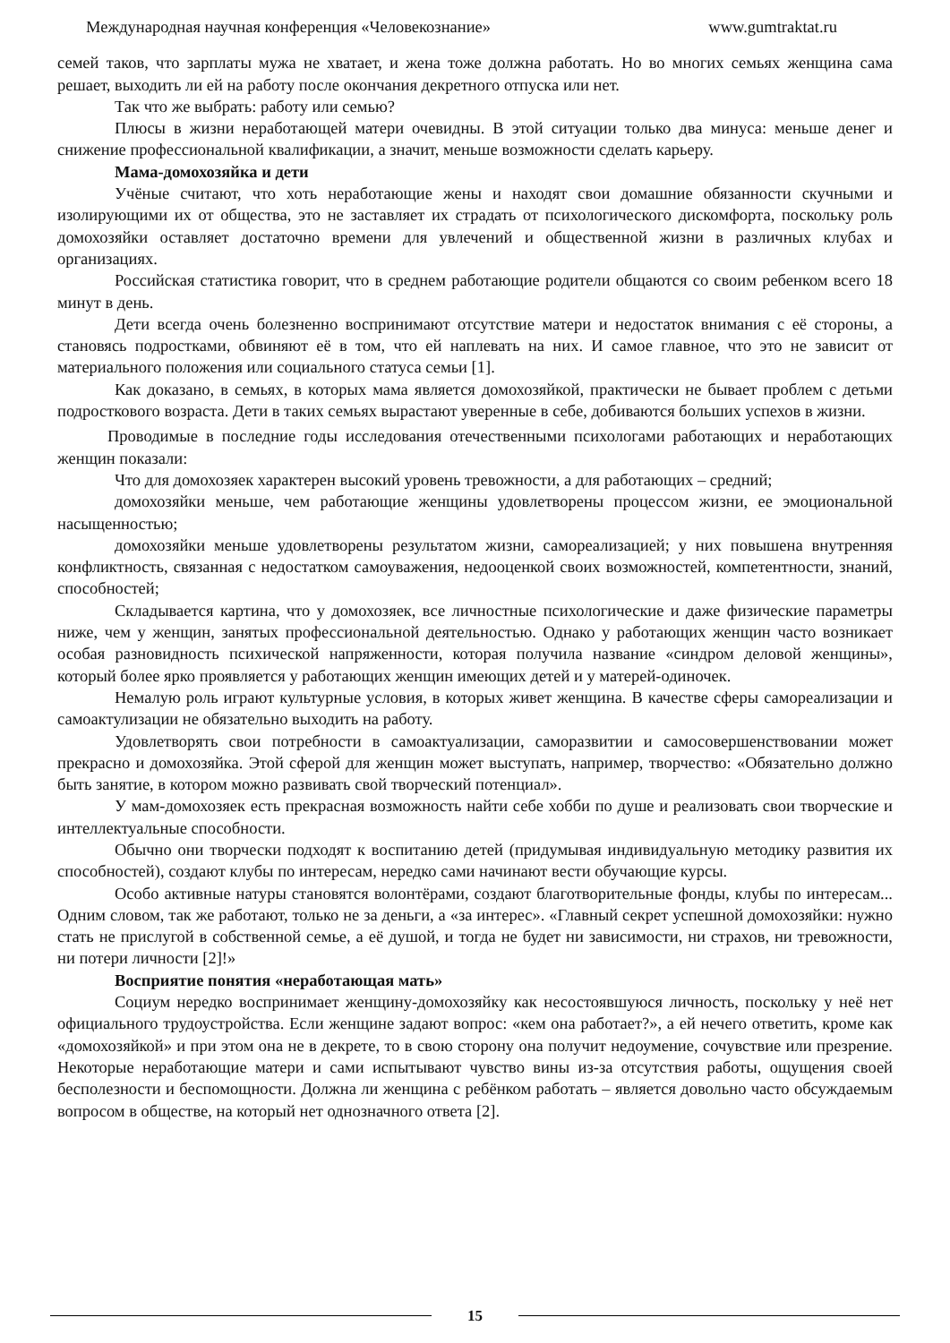Международная научная конференция «Человекознание» www.gumtraktat.ru
семей таков, что зарплаты мужа не хватает, и жена тоже должна работать. Но во многих семьях женщина сама решает, выходить ли ей на работу после окончания декретного отпуска или нет.
Так что же выбрать: работу или семью?
Плюсы в жизни неработающей матери очевидны. В этой ситуации только два минуса: меньше денег и снижение профессиональной квалификации, а значит, меньше возможности сделать карьеру.
Мама-домохозяйка и дети
Учёные считают, что хоть неработающие жены и находят свои домашние обязанности скучными и изолирующими их от общества, это не заставляет их страдать от психологического дискомфорта, поскольку роль домохозяйки оставляет достаточно времени для увлечений и общественной жизни в различных клубах и организациях.
Российская статистика говорит, что в среднем работающие родители общаются со своим ребенком всего 18 минут в день.
Дети всегда очень болезненно воспринимают отсутствие матери и недостаток внимания с её стороны, а становясь подростками, обвиняют её в том, что ей наплевать на них. И самое главное, что это не зависит от материального положения или социального статуса семьи [1].
Как доказано, в семьях, в которых мама является домохозяйкой, практически не бывает проблем с детьми подросткового возраста. Дети в таких семьях вырастают уверенные в себе, добиваются больших успехов в жизни.
Проводимые в последние годы исследования отечественными психологами работающих и неработающих женщин показали:
Что для домохозяек характерен высокий уровень тревожности, а для работающих – средний;
домохозяйки меньше, чем работающие женщины удовлетворены процессом жизни, ее эмоциональной насыщенностью;
домохозяйки меньше удовлетворены результатом жизни, самореализацией; у них повышена внутренняя конфликтность, связанная с недостатком самоуважения, недооценкой своих возможностей, компетентности, знаний, способностей;
Складывается картина, что у домохозяек, все личностные психологические и даже физические параметры ниже, чем у женщин, занятых профессиональной деятельностью. Однако у работающих женщин часто возникает особая разновидность психической напряженности, которая получила название «синдром деловой женщины», который более ярко проявляется у работающих женщин имеющих детей и у матерей-одиночек.
Немалую роль играют культурные условия, в которых живет женщина. В качестве сферы самореализации и самоактулизации не обязательно выходить на работу.
Удовлетворять свои потребности в самоактуализации, саморазвитии и самосовершенствовании может прекрасно и домохозяйка. Этой сферой для женщин может выступать, например, творчество: «Обязательно должно быть занятие, в котором можно развивать свой творческий потенциал».
У мам-домохозяек есть прекрасная возможность найти себе хобби по душе и реализовать свои творческие и интеллектуальные способности.
Обычно они творчески подходят к воспитанию детей (придумывая индивидуальную методику развития их способностей), создают клубы по интересам, нередко сами начинают вести обучающие курсы.
Особо активные натуры становятся волонтёрами, создают благотворительные фонды, клубы по интересам... Одним словом, так же работают, только не за деньги, а «за интерес». «Главный секрет успешной домохозяйки: нужно стать не прислугой в собственной семье, а её душой, и тогда не будет ни зависимости, ни страхов, ни тревожности, ни потери личности [2]!»
Восприятие понятия «неработающая мать»
Социум нередко воспринимает женщину-домохозяйку как несостоявшуюся личность, поскольку у неё нет официального трудоустройства. Если женщине задают вопрос: «кем она работает?», а ей нечего ответить, кроме как «домохозяйкой» и при этом она не в декрете, то в свою сторону она получит недоумение, сочувствие или презрение. Некоторые неработающие матери и сами испытывают чувство вины из-за отсутствия работы, ощущения своей бесполезности и беспомощности. Должна ли женщина с ребёнком работать – является довольно часто обсуждаемым вопросом в обществе, на который нет однозначного ответа [2].
15